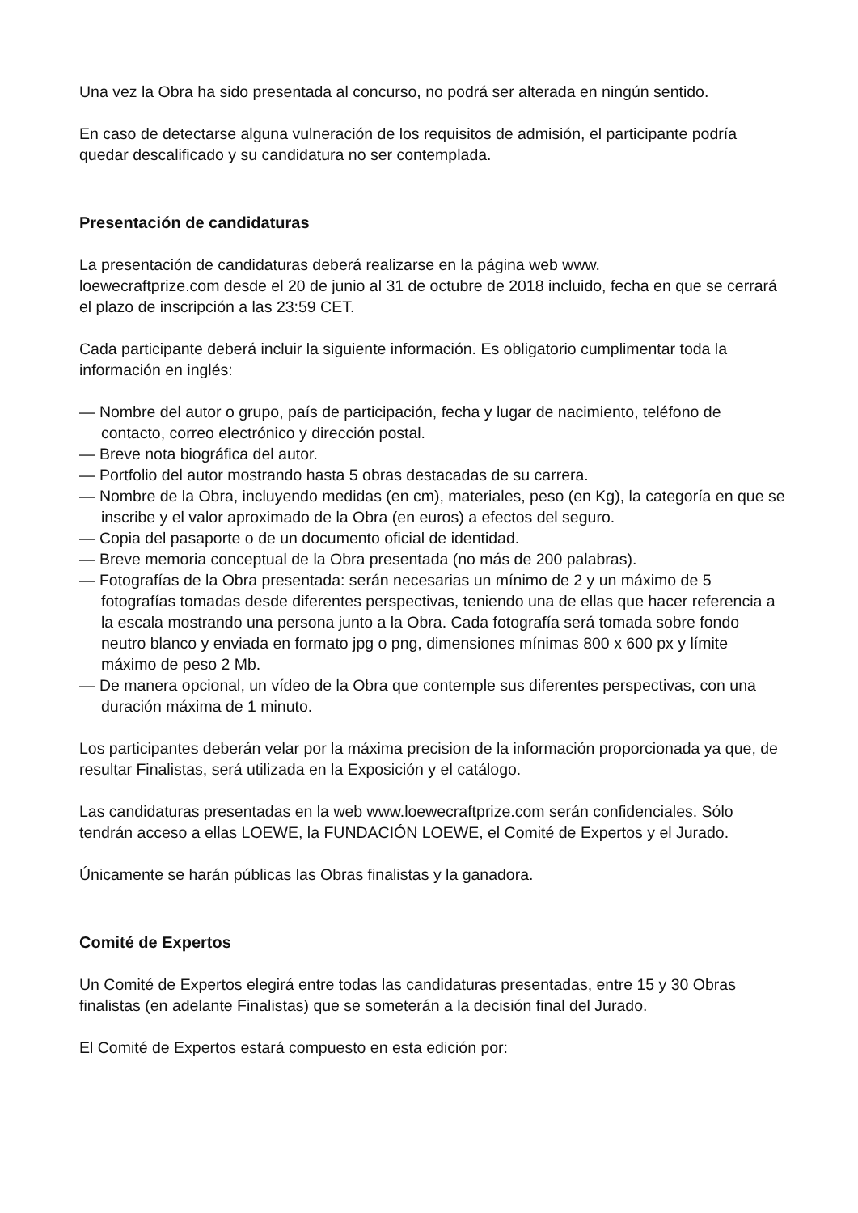Una vez la Obra ha sido presentada al concurso, no podrá ser alterada en ningún sentido.
En caso de detectarse alguna vulneración de los requisitos de admisión, el participante podría quedar descalificado y su candidatura no ser contemplada.
Presentación de candidaturas
La presentación de candidaturas deberá realizarse en la página web www.
loewecraftprize.com desde el 20 de junio al 31 de octubre de 2018 incluido, fecha en que se cerrará el plazo de inscripción a las 23:59 CET.
Cada participante deberá incluir la siguiente información. Es obligatorio cumplimentar toda la información en inglés:
— Nombre del autor o grupo, país de participación, fecha y lugar de nacimiento, teléfono de contacto, correo electrónico y dirección postal.
— Breve nota biográfica del autor.
— Portfolio del autor mostrando hasta 5 obras destacadas de su carrera.
— Nombre de la Obra, incluyendo medidas (en cm), materiales, peso (en Kg), la categoría en que se inscribe y el valor aproximado de la Obra (en euros) a efectos del seguro.
— Copia del pasaporte o de un documento oficial de identidad.
— Breve memoria conceptual de la Obra presentada (no más de 200 palabras).
— Fotografías de la Obra presentada: serán necesarias un mínimo de 2 y un máximo de 5 fotografías tomadas desde diferentes perspectivas, teniendo una de ellas que hacer referencia a la escala mostrando una persona junto a la Obra. Cada fotografía será tomada sobre fondo neutro blanco y enviada en formato jpg o png, dimensiones mínimas 800 x 600 px y límite máximo de peso 2 Mb.
— De manera opcional, un vídeo de la Obra que contemple sus diferentes perspectivas, con una duración máxima de 1 minuto.
Los participantes deberán velar por la máxima precision de la información proporcionada ya que, de resultar Finalistas, será utilizada en la Exposición y el catálogo.
Las candidaturas presentadas en la web www.loewecraftprize.com serán confidenciales. Sólo tendrán acceso a ellas LOEWE, la FUNDACIÓN LOEWE, el Comité de Expertos y el Jurado.
Únicamente se harán públicas las Obras finalistas y la ganadora.
Comité de Expertos
Un Comité de Expertos elegirá entre todas las candidaturas presentadas, entre 15 y 30 Obras finalistas (en adelante Finalistas) que se someterán a la decisión final del Jurado.
El Comité de Expertos estará compuesto en esta edición por: